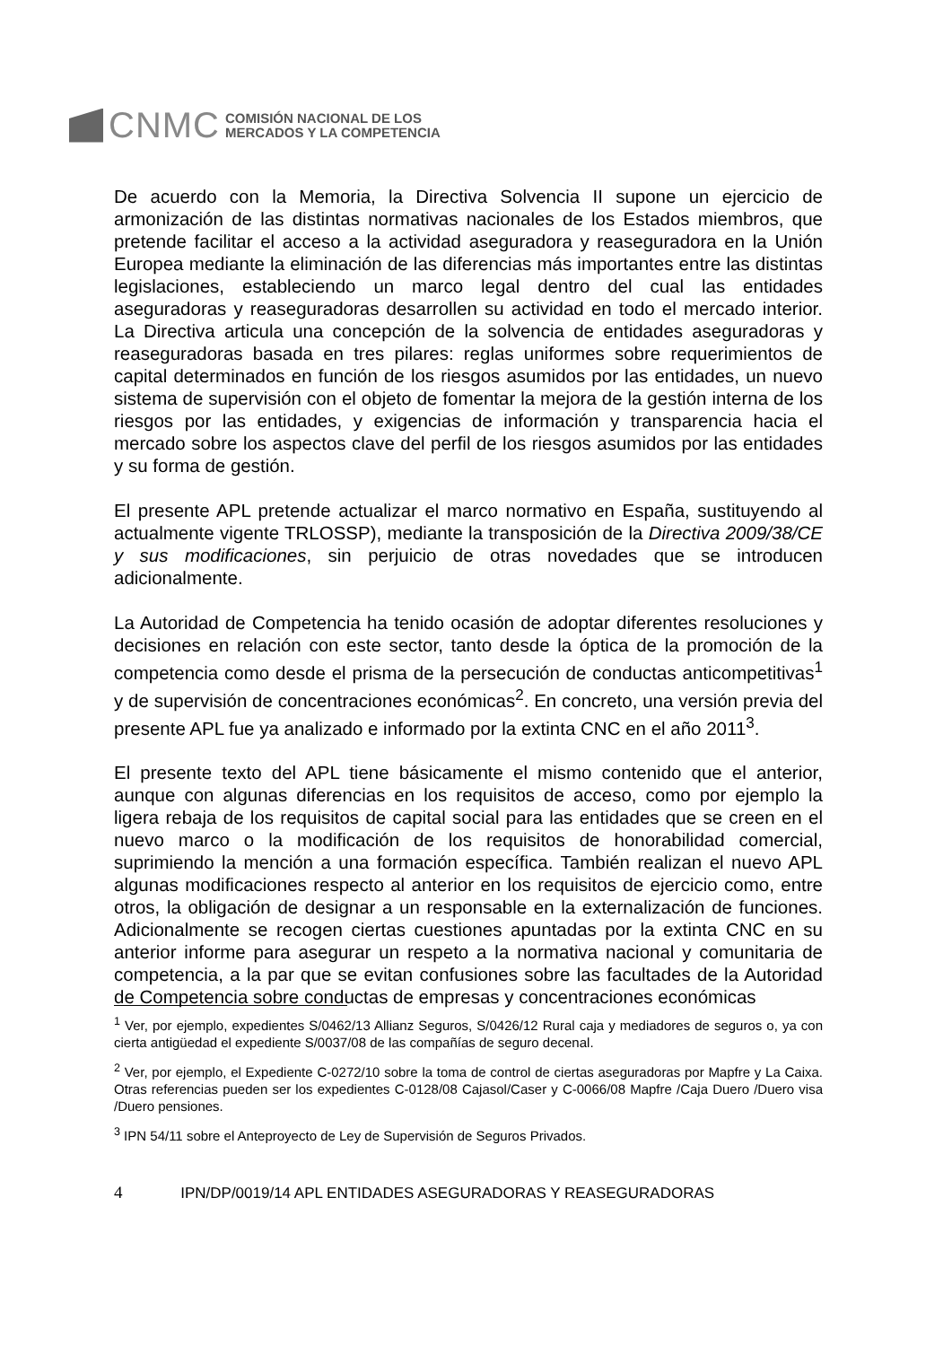CNMC
COMISIÓN NACIONAL DE LOS
MERCADOS Y LA COMPETENCIA
De acuerdo con la Memoria, la Directiva Solvencia II supone un ejercicio de armonización de las distintas normativas nacionales de los Estados miembros, que pretende facilitar el acceso a la actividad aseguradora y reaseguradora en la Unión Europea mediante la eliminación de las diferencias más importantes entre las distintas legislaciones, estableciendo un marco legal dentro del cual las entidades aseguradoras y reaseguradoras desarrollen su actividad en todo el mercado interior. La Directiva articula una concepción de la solvencia de entidades aseguradoras y reaseguradoras basada en tres pilares: reglas uniformes sobre requerimientos de capital determinados en función de los riesgos asumidos por las entidades, un nuevo sistema de supervisión con el objeto de fomentar la mejora de la gestión interna de los riesgos por las entidades, y exigencias de información y transparencia hacia el mercado sobre los aspectos clave del perfil de los riesgos asumidos por las entidades y su forma de gestión.
El presente APL pretende actualizar el marco normativo en España, sustituyendo al actualmente vigente TRLOSSP), mediante la transposición de la Directiva 2009/38/CE y sus modificaciones, sin perjuicio de otras novedades que se introducen adicionalmente.
La Autoridad de Competencia ha tenido ocasión de adoptar diferentes resoluciones y decisiones en relación con este sector, tanto desde la óptica de la promoción de la competencia como desde el prisma de la persecución de conductas anticompetitivas<sup>1</sup> y de supervisión de concentraciones económicas<sup>2</sup>. En concreto, una versión previa del presente APL fue ya analizado e informado por la extinta CNC en el año 2011<sup>3</sup>.
El presente texto del APL tiene básicamente el mismo contenido que el anterior, aunque con algunas diferencias en los requisitos de acceso, como por ejemplo la ligera rebaja de los requisitos de capital social para las entidades que se creen en el nuevo marco o la modificación de los requisitos de honorabilidad comercial, suprimiendo la mención a una formación específica. También realizan el nuevo APL algunas modificaciones respecto al anterior en los requisitos de ejercicio como, entre otros, la obligación de designar a un responsable en la externalización de funciones. Adicionalmente se recogen ciertas cuestiones apuntadas por la extinta CNC en su anterior informe para asegurar un respeto a la normativa nacional y comunitaria de competencia, a la par que se evitan confusiones sobre las facultades de la Autoridad de Competencia sobre conductas de empresas y concentraciones económicas
<sup>1</sup> Ver, por ejemplo, expedientes S/0462/13 Allianz Seguros, S/0426/12 Rural caja y mediadores de seguros o, ya con cierta antigüedad el expediente S/0037/08 de las compañías de seguro decenal.
<sup>2</sup> Ver, por ejemplo, el Expediente C-0272/10 sobre la toma de control de ciertas aseguradoras por Mapfre y La Caixa. Otras referencias pueden ser los expedientes C-0128/08 Cajasol/Caser y C-0066/08 Mapfre /Caja Duero /Duero visa /Duero pensiones.
<sup>3</sup> IPN 54/11 sobre el Anteproyecto de Ley de Supervisión de Seguros Privados.
4 IPN/DP/0019/14 APL ENTIDADES ASEGURADORAS Y REASEGURADORAS